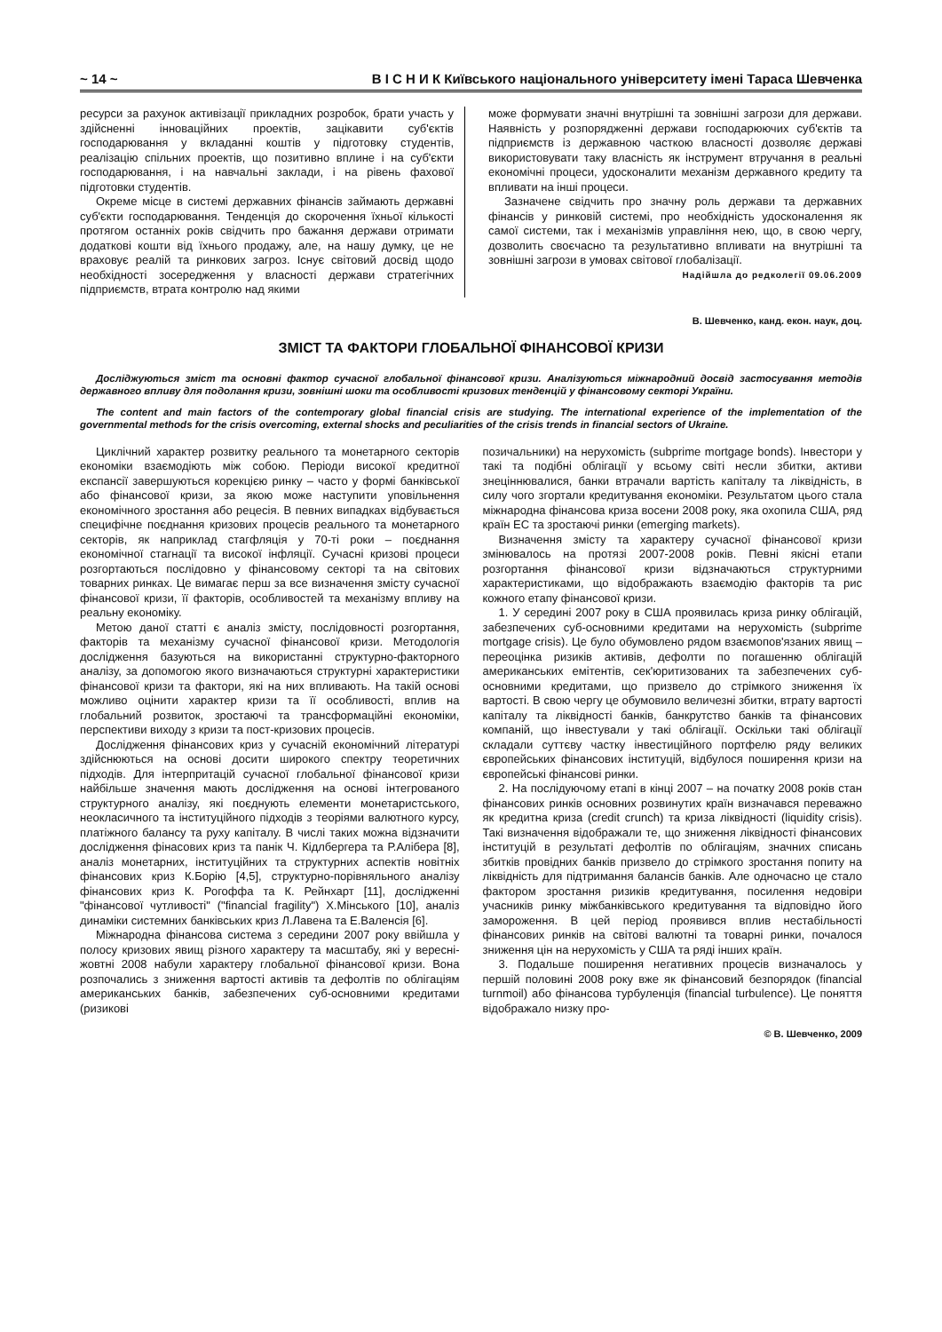~ 14 ~ В І С Н И К Київського національного університету імені Тараса Шевченка
ресурси за рахунок активізації прикладних розробок, брати участь у здійсненні інноваційних проектів, зацікавити суб'єктів господарювання у вкладанні коштів у підготовку студентів, реалізацію спільних проектів, що позитивно вплине і на суб'єкти господарювання, і на навчальні заклади, і на рівень фахової підготовки студентів.
Окреме місце в системі державних фінансів займають державні суб'єкти господарювання. Тенденція до скорочення їхньої кількості протягом останніх років свідчить про бажання держави отримати додаткові кошти від їхнього продажу, але, на нашу думку, це не враховує реалій та ринкових загроз. Існує світовий досвід щодо необхідності зосередження у власності держави стратегічних підприємств, втрата контролю над якими
може формувати значні внутрішні та зовнішні загрози для держави. Наявність у розпорядженні держави господарюючих суб'єктів та підприємств із державною часткою власності дозволяє державі використовувати таку власність як інструмент втручання в реальні економічні процеси, удосконалити механізм державного кредиту та впливати на інші процеси.
Зазначене свідчить про значну роль держави та державних фінансів у ринковій системі, про необхідність удосконалення як самої системи, так і механізмів управління нею, що, в свою чергу, дозволить своєчасно та результативно впливати на внутрішні та зовнішні загрози в умовах світової глобалізації.
Надійшла до редколегії 09.06.2009
В. Шевченко, канд. екон. наук, доц.
ЗМІСТ ТА ФАКТОРИ ГЛОБАЛЬНОЇ ФІНАНСОВОЇ КРИЗИ
Досліджуються зміст та основні фактор сучасної глобальної фінансової кризи. Аналізуються міжнародний досвід застосування методів державного впливу для подолання кризи, зовнішні шоки та особливості кризових тенденцій у фінансовому секторі України.
The content and main factors of the contemporary global financial crisis are studying. The international experience of the implementation of the governmental methods for the crisis overcoming, external shocks and peculiarities of the crisis trends in financial sectors of Ukraine.
Циклічний характер розвитку реального та монетарного секторів економіки взаємодіють між собою. Періоди високої кредитної експансії завершуються корекцією ринку – часто у формі банківської або фінансової кризи, за якою може наступити уповільнення економічного зростання або рецесія. В певних випадках відбувається специфічне поєднання кризових процесів реального та монетарного секторів, як наприклад стагфляція у 70-ті роки – поєднання економічної стагнації та високої інфляції. Сучасні кризові процеси розгортаються послідовно у фінансовому секторі та на світових товарних ринках. Це вимагає перш за все визначення змісту сучасної фінансової кризи, її факторів, особливостей та механізму впливу на реальну економіку.
Метою даної статті є аналіз змісту, послідовності розгортання, факторів та механізму сучасної фінансової кризи. Методологія дослідження базуються на використанні структурно-факторного аналізу, за допомогою якого визначаються структурні характеристики фінансової кризи та фактори, які на них впливають. На такій основі можливо оцінити характер кризи та її особливості, вплив на глобальний розвиток, зростаючі та трансформаційні економіки, перспективи виходу з кризи та пост-кризових процесів.
Дослідження фінансових криз у сучасній економічний літературі здійснюються на основі досити широкого спектру теоретичних підходів. Для інтерпритацій сучасної глобальної фінансової кризи найбільше значення мають дослідження на основі інтегрованого структурного аналізу, які поєднують елементи монетаристського, неокласичного та інституційного підходів з теоріями валютного курсу, платіжного балансу та руху капіталу. В числі таких можна відзначити дослідження фінасових криз та панік Ч. Кідлбергера та Р.Алібера [8], аналіз монетарних, інституційних та структурних аспектів новітніх фінансових криз К.Борію [4,5], структурно-порівняльного аналізу фінансових криз К. Рогоффа та К. Рейнхарт [11], дослідженні "фінансової чутливості" ("financial fragility") Х.Мінського [10], аналіз динаміки системних банківських криз Л.Лавена та Е.Валенсія [6].
Міжнародна фінансова система з середини 2007 року ввійшла у полосу кризових явищ різного характеру та масштабу, які у вересні-жовтні 2008 набули характеру глобальної фінансової кризи. Вона розпочались з зниження вартості активів та дефолтів по облігаціям американських банків, забезпечених суб-основними кредитами (ризикові
позичальники) на нерухомість (subprime mortgage bonds). Інвестори у такі та подібні облігації у всьому світі несли збитки, активи знеціннювалися, банки втрачали вартість капіталу та ліквідність, в силу чого згортали кредитування економіки. Результатом цього стала міжнародна фінансова криза восени 2008 року, яка охопила США, ряд країн ЕС та зростаючі ринки (emerging markets).
Визначення змісту та характеру сучасної фінансової кризи змінювалось на протязі 2007-2008 років. Певні якісні етапи розгортання фінансової кризи відзначаються структурними характеристиками, що відображають взаємодію факторів та рис кожного етапу фінансової кризи.
1. У середині 2007 року в США проявилась криза ринку облігацій, забезпечених суб-основними кредитами на нерухомість (subprime mortgage crisis). Це було обумовлено рядом взаємопов'язаних явищ – переоцінка ризиків активів, дефолти по погашенню облігацій американських емітентів, сек'юритизованих та забезпечених суб-основними кредитами, що призвело до стрімкого зниження їх вартості. В свою чергу це обумовило величезні збитки, втрату вартості капіталу та ліквідності банків, банкрутство банків та фінансових компаній, що інвестували у такі облігації. Оскільки такі облігації складали суттєву частку інвестиційного портфелю ряду великих європейських фінансових інституцій, відбулося поширення кризи на європейські фінансові ринки.
2. На послідуючому етапі в кінці 2007 – на початку 2008 років стан фінансових ринків основних розвинутих країн визначався переважно як кредитна криза (credit crunch) та криза ліквідності (liquidity crisis). Такі визначення відображали те, що зниження ліквідності фінансових інституцій в результаті дефолтів по облігаціям, значних списань збитків провідних банків призвело до стрімкого зростання попиту на ліквідність для підтримання балансів банків. Але одночасно це стало фактором зростання ризиків кредитування, посилення недовіри учасників ринку міжбанківського кредитування та відповідно його замороження. В цей період проявився вплив нестабільності фінансових ринків на світові валютні та товарні ринки, почалося зниження цін на нерухомість у США та ряді інших країн.
3. Подальше поширення негативних процесів визначалось у першій половині 2008 року вже як фінансовий безпорядок (financial turnmoil) або фінансова турбуленція (financial turbulence). Це поняття відображало низку про-
© В. Шевченко, 2009